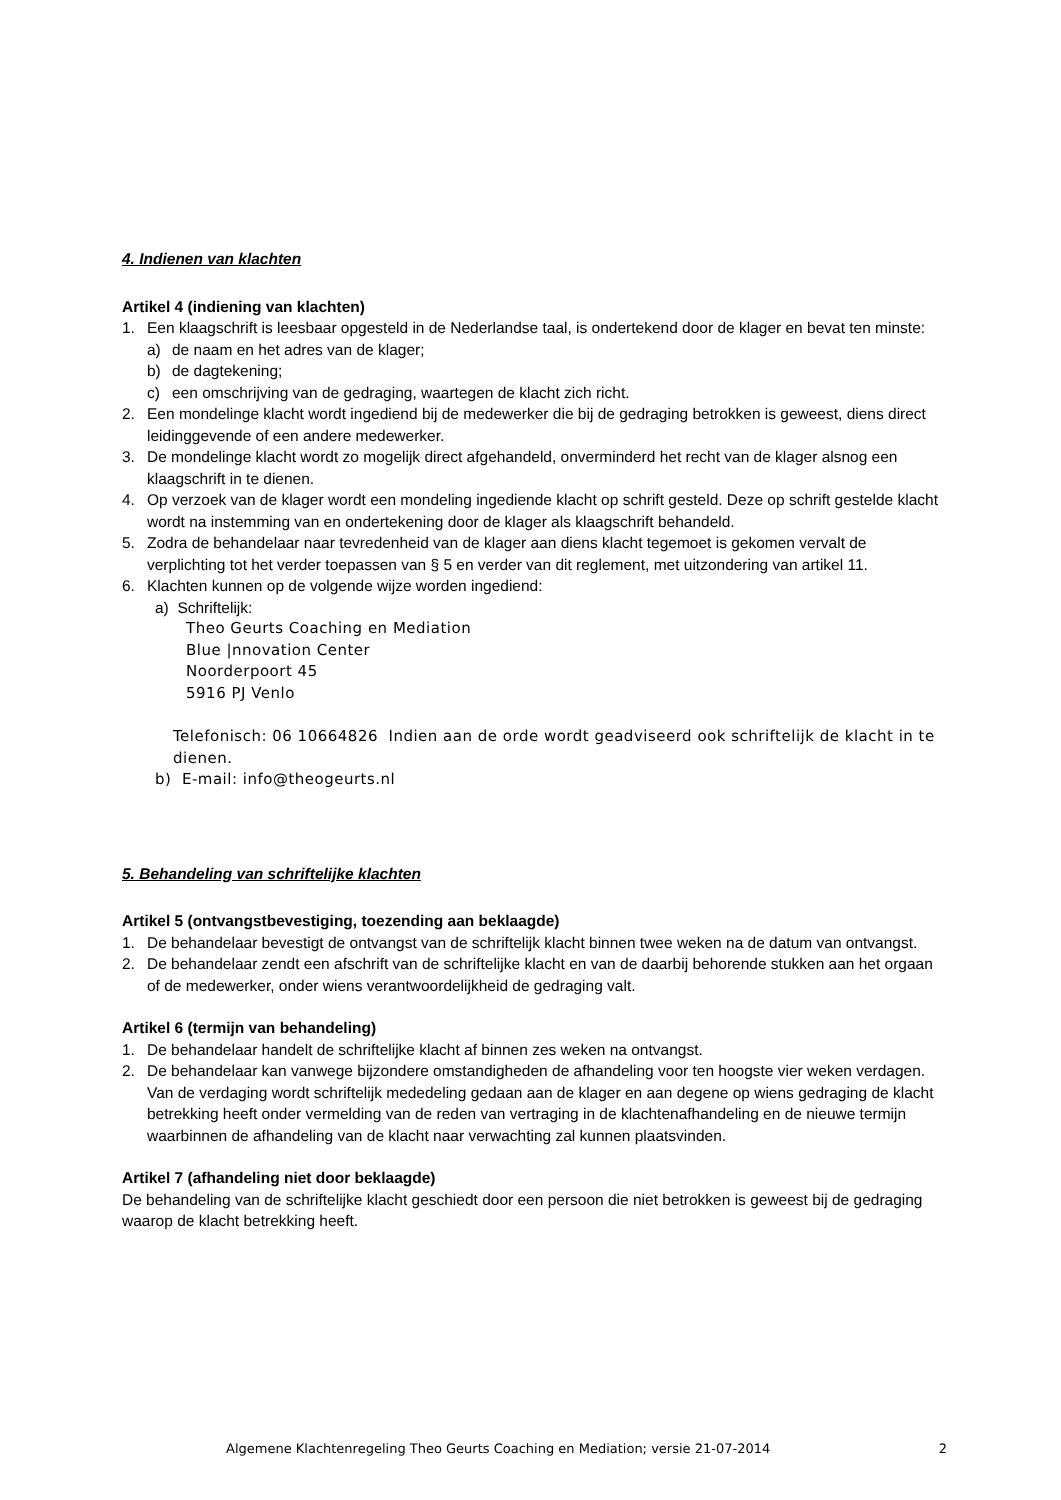4. Indienen van klachten
Artikel 4 (indiening van klachten)
1. Een klaagschrift is leesbaar opgesteld in de Nederlandse taal, is ondertekend door de klager en bevat ten minste:
a) de naam en het adres van de klager;
b) de dagtekening;
c) een omschrijving van de gedraging, waartegen de klacht zich richt.
2. Een mondelinge klacht wordt ingediend bij de medewerker die bij de gedraging betrokken is geweest, diens direct leidinggevende of een andere medewerker.
3. De mondelinge klacht wordt zo mogelijk direct afgehandeld, onverminderd het recht van de klager alsnog een klaagschrift in te dienen.
4. Op verzoek van de klager wordt een mondeling ingediende klacht op schrift gesteld. Deze op schrift gestelde klacht wordt na instemming van en ondertekening door de klager als klaagschrift behandeld.
5. Zodra de behandelaar naar tevredenheid van de klager aan diens klacht tegemoet is gekomen vervalt de verplichting tot het verder toepassen van § 5 en verder van dit reglement, met uitzondering van artikel 11.
6. Klachten kunnen op de volgende wijze worden ingediend:
a) Schriftelijk:
Theo Geurts Coaching en Mediation
Blue |nnovation Center
Noorderpoort 45
5916 PJ Venlo
Telefonisch: 06 10664826 Indien aan de orde wordt geadviseerd ook schriftelijk de klacht in te dienen.
b) E-mail: info@theogeurts.nl
5. Behandeling van schriftelijke klachten
Artikel 5 (ontvangstbevestiging, toezending aan beklaagde)
1. De behandelaar bevestigt de ontvangst van de schriftelijk klacht binnen twee weken na de datum van ontvangst.
2. De behandelaar zendt een afschrift van de schriftelijke klacht en van de daarbij behorende stukken aan het orgaan of de medewerker, onder wiens verantwoordelijkheid de gedraging valt.
Artikel 6 (termijn van behandeling)
1. De behandelaar handelt de schriftelijke klacht af binnen zes weken na ontvangst.
2. De behandelaar kan vanwege bijzondere omstandigheden de afhandeling voor ten hoogste vier weken verdagen. Van de verdaging wordt schriftelijk mededeling gedaan aan de klager en aan degene op wiens gedraging de klacht betrekking heeft onder vermelding van de reden van vertraging in de klachtenafhandeling en de nieuwe termijn waarbinnen de afhandeling van de klacht naar verwachting zal kunnen plaatsvinden.
Artikel 7 (afhandeling niet door beklaagde)
De behandeling van de schriftelijke klacht geschiedt door een persoon die niet betrokken is geweest bij de gedraging waarop de klacht betrekking heeft.
Algemene Klachtenregeling Theo Geurts Coaching en Mediation; versie 21-07-2014 2